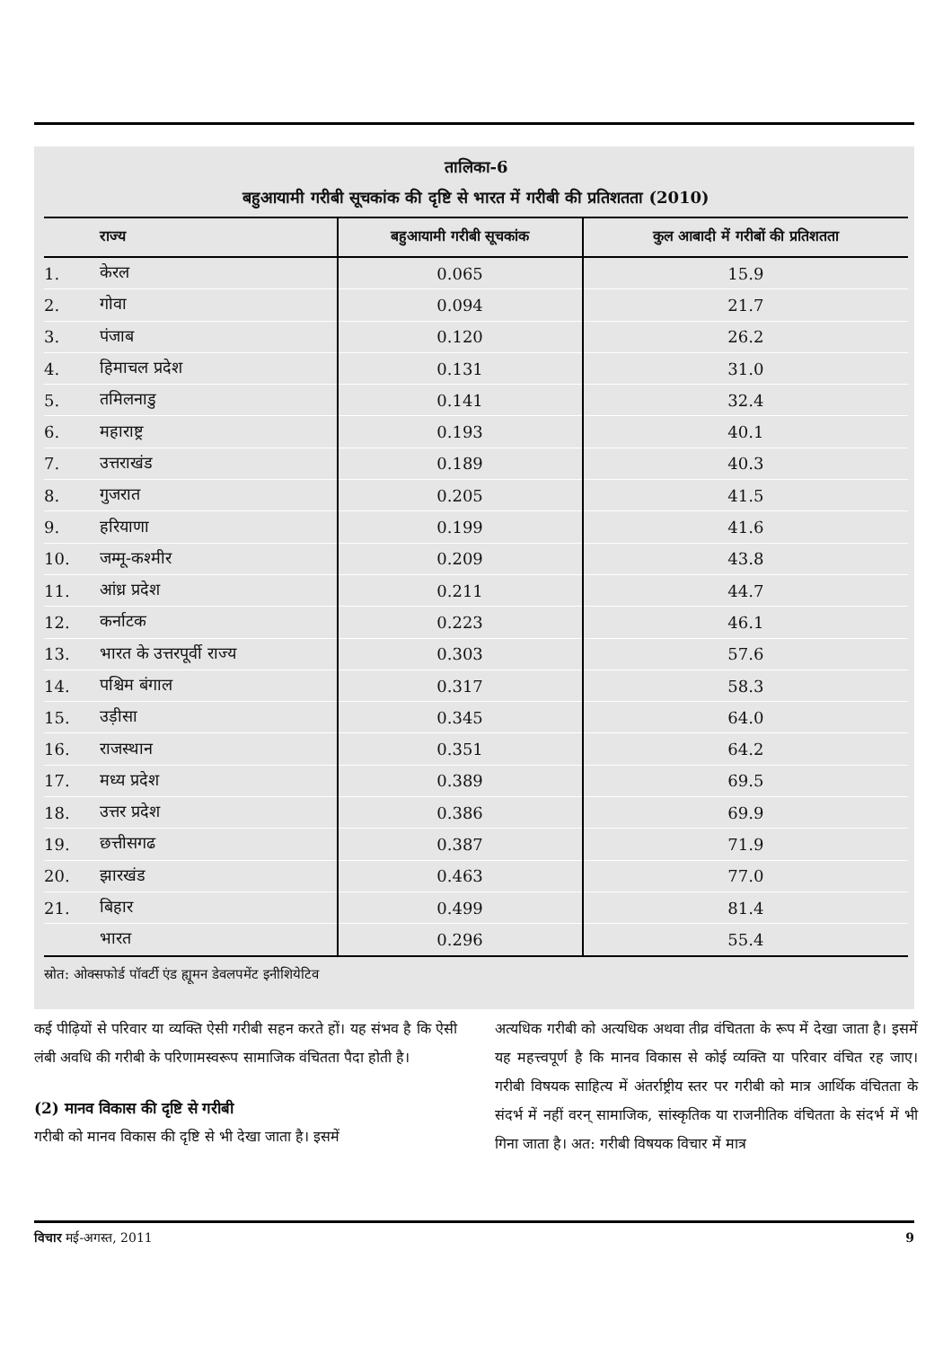तालिका-6
बहुआयामी गरीबी सूचकांक की दृष्टि से भारत में गरीबी की प्रतिशतता (2010)
| राज्य | | बहुआयामी गरीबी सूचकांक | कुल आबादी में गरीबों की प्रतिशतता |
| --- | --- | --- | --- |
| 1. | केरल | 0.065 | 15.9 |
| 2. | गोवा | 0.094 | 21.7 |
| 3. | पंजाब | 0.120 | 26.2 |
| 4. | हिमाचल प्रदेश | 0.131 | 31.0 |
| 5. | तमिलनाडु | 0.141 | 32.4 |
| 6. | महाराष्ट्र | 0.193 | 40.1 |
| 7. | उत्तराखंड | 0.189 | 40.3 |
| 8. | गुजरात | 0.205 | 41.5 |
| 9. | हरियाणा | 0.199 | 41.6 |
| 10. | जम्मू-कश्मीर | 0.209 | 43.8 |
| 11. | आंध्र प्रदेश | 0.211 | 44.7 |
| 12. | कर्नाटक | 0.223 | 46.1 |
| 13. | भारत के उत्तरपूर्वी राज्य | 0.303 | 57.6 |
| 14. | पश्चिम बंगाल | 0.317 | 58.3 |
| 15. | उड़ीसा | 0.345 | 64.0 |
| 16. | राजस्थान | 0.351 | 64.2 |
| 17. | मध्य प्रदेश | 0.389 | 69.5 |
| 18. | उत्तर प्रदेश | 0.386 | 69.9 |
| 19. | छत्तीसगढ | 0.387 | 71.9 |
| 20. | झारखंड | 0.463 | 77.0 |
| 21. | बिहार | 0.499 | 81.4 |
| | भारत | 0.296 | 55.4 |
स्रोत: ओक्सफोर्ड पॉवर्टी एंड ह्यूमन डेवलपमेंट इनीशियेटिव
कई पीढ़ियों से परिवार या व्यक्ति ऐसी गरीबी सहन करते हों। यह संभव है कि ऐसी लंबी अवधि की गरीबी के परिणामस्वरूप सामाजिक वंचितता पैदा होती है।
(2) मानव विकास की दृष्टि से गरीबी
गरीबी को मानव विकास की दृष्टि से भी देखा जाता है। इसमें
अत्यधिक गरीबी को अत्यधिक अथवा तीव्र वंचितता के रूप में देखा जाता है। इसमें यह महत्त्वपूर्ण है कि मानव विकास से कोई व्यक्ति या परिवार वंचित रह जाए। गरीबी विषयक साहित्य में अंतर्राष्ट्रीय स्तर पर गरीबी को मात्र आर्थिक वंचितता के संदर्भ में नहीं वरन् सामाजिक, सांस्कृतिक या राजनीतिक वंचितता के संदर्भ में भी गिना जाता है। अत: गरीबी विषयक विचार में मात्र
विचार मई-अगस्त, 2011 9